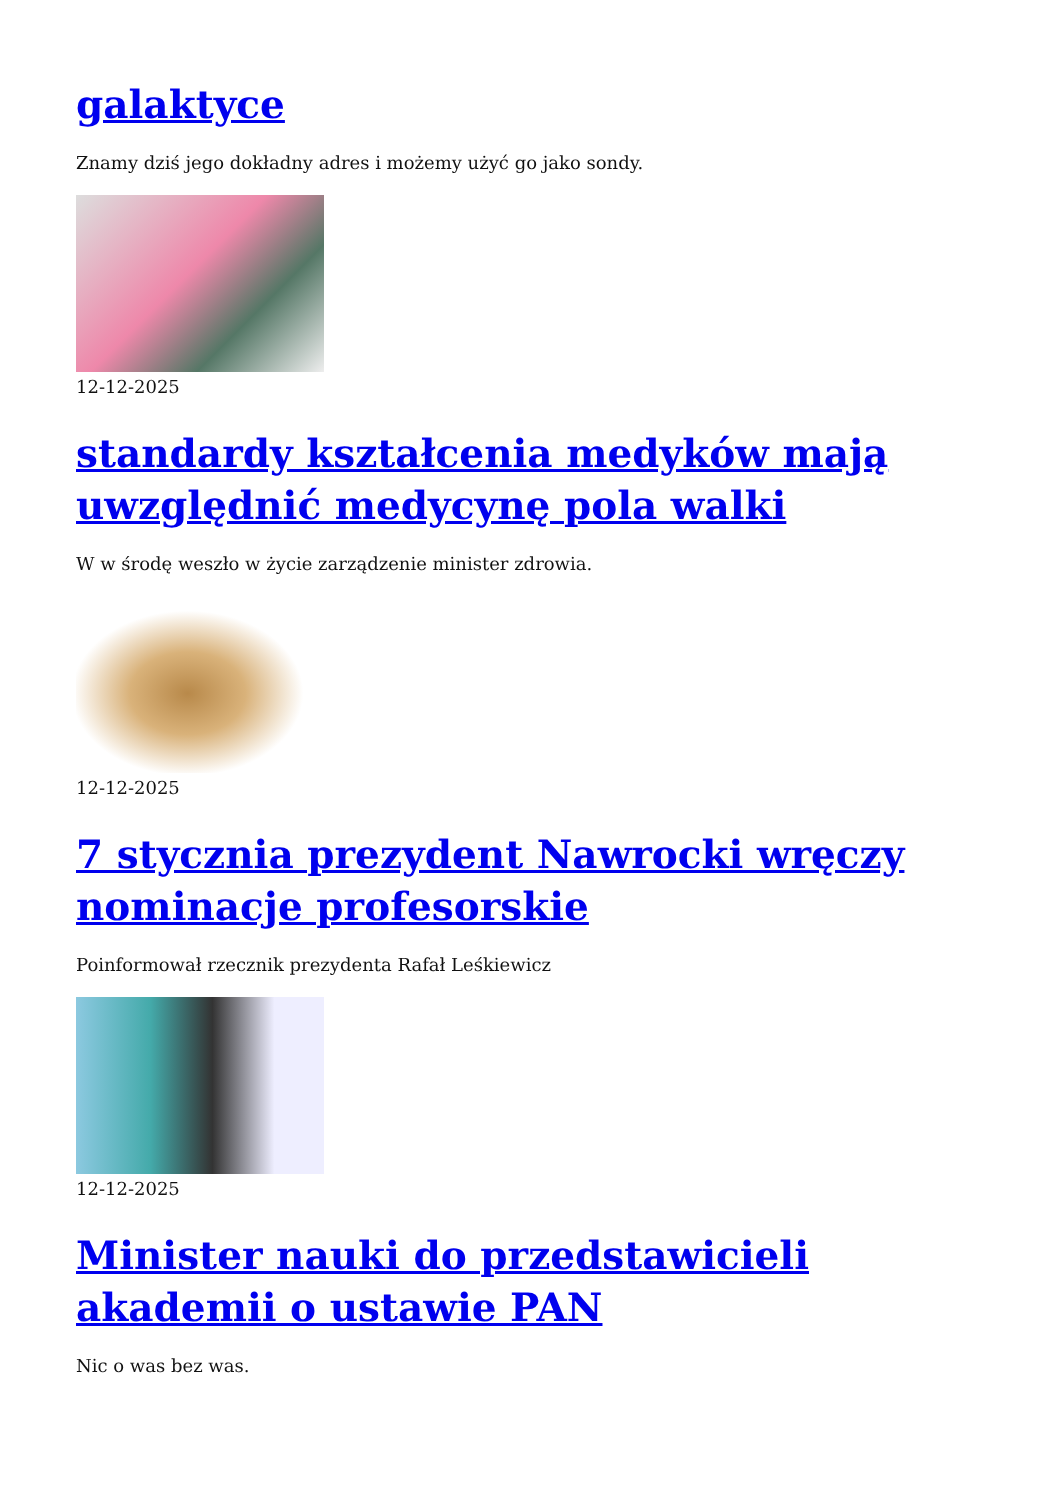galaktyce
Znamy dziś jego dokładny adres i możemy użyć go jako sondy.
12-12-2025
standardy kształcenia medyków mają uwzględnić medycynę pola walki
W w środę weszło w życie zarządzenie minister zdrowia.
12-12-2025
7 stycznia prezydent Nawrocki wręczy nominacje profesorskie
Poinformował rzecznik prezydenta Rafał Leśkiewicz
12-12-2025
Minister nauki do przedstawicieli akademii o ustawie PAN
Nic o was bez was.